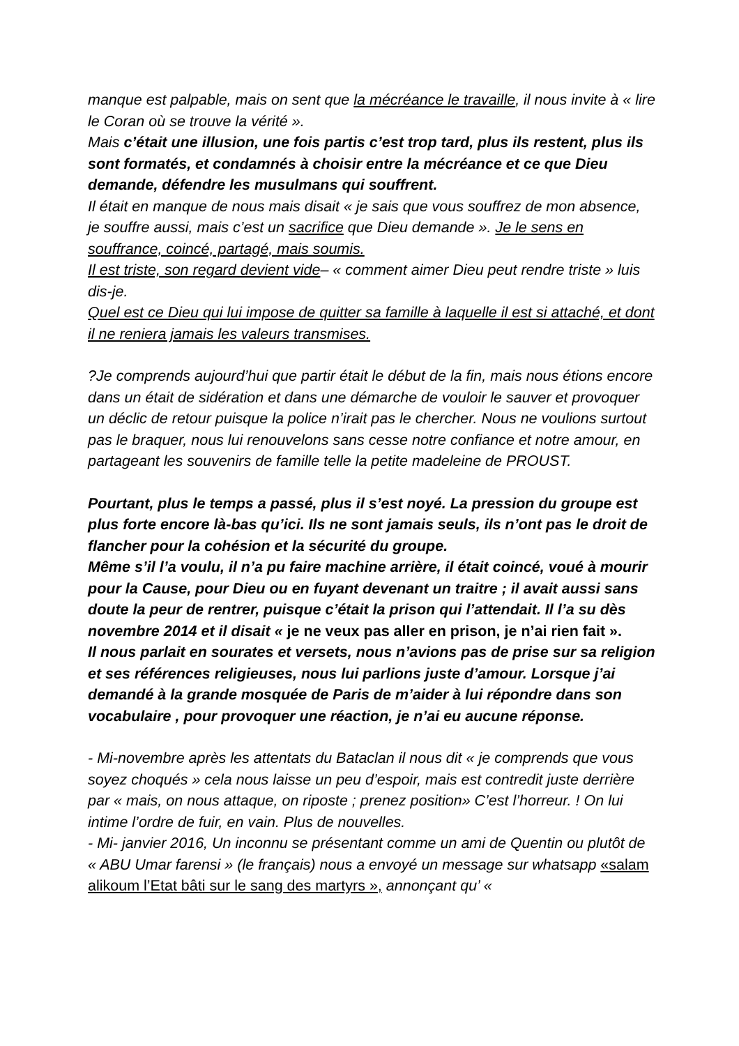manque est palpable, mais on sent que la mécréance le travaille, il nous invite à « lire le Coran où se trouve la vérité ».
Mais c’était une illusion, une fois partis c’est trop tard, plus ils restent, plus ils sont formatés, et condamnés à choisir entre la mécréance et ce que Dieu demande, défendre les musulmans qui souffrent.
Il était en manque de nous mais disait « je sais que vous souffrez de mon absence, je souffre aussi, mais c’est un sacrifice que Dieu demande ». Je le sens en souffrance, coincé, partagé, mais soumis.
Il est triste, son regard devient vide– « comment aimer Dieu peut rendre triste » luis dis-je.
Quel est ce Dieu qui lui impose de quitter sa famille à laquelle il est si attaché, et dont il ne reniera jamais les valeurs transmises.
?Je comprends aujourd’hui que partir était le début de la fin, mais nous étions encore dans un était de sidération et dans une démarche de vouloir le sauver et provoquer un déclic de retour puisque la police n’irait pas le chercher. Nous ne voulions surtout pas le braquer, nous lui renouvelons sans cesse notre confiance et notre amour, en partageant les souvenirs de famille telle la petite madeleine de PROUST.
Pourtant, plus le temps a passé, plus il s’est noyé. La pression du groupe est plus forte encore là-bas qu’ici. Ils ne sont jamais seuls, ils n’ont pas le droit de flancher pour la cohésion et la sécurité du groupe.
Même s’il l’a voulu, il n’a pu faire machine arrière, il était coincé, voué à mourir pour la Cause, pour Dieu ou en fuyant devenant un traitre ; il avait aussi sans doute la peur de rentrer, puisque c’était la prison qui l’attendait. Il l’a su dès novembre 2014 et il disait « je ne veux pas aller en prison, je n’ai rien fait ».
Il nous parlait en sourates et versets, nous n’avions pas de prise sur sa religion et ses références religieuses, nous lui parlions juste d’amour. Lorsque j’ai demandé à la grande mosquée de Paris de m’aider à lui répondre dans son vocabulaire , pour provoquer une réaction, je n’ai eu aucune réponse.
- Mi-novembre après les attentats du Bataclan il nous dit « je comprends que vous soyez choqués » cela nous laisse un peu d’espoir, mais est contredit juste derrière par « mais, on nous attaque, on riposte ; prenez position» C’est l’horreur. ! On lui intime l’ordre de fuir, en vain. Plus de nouvelles.
- Mi- janvier 2016, Un inconnu se présentant comme un ami de Quentin ou plutôt de « ABU Umar farensi » (le français) nous a envoyé un message sur whatsapp «salam alikoum l’Etat bâti sur le sang des martyrs », annonçant qu’ «